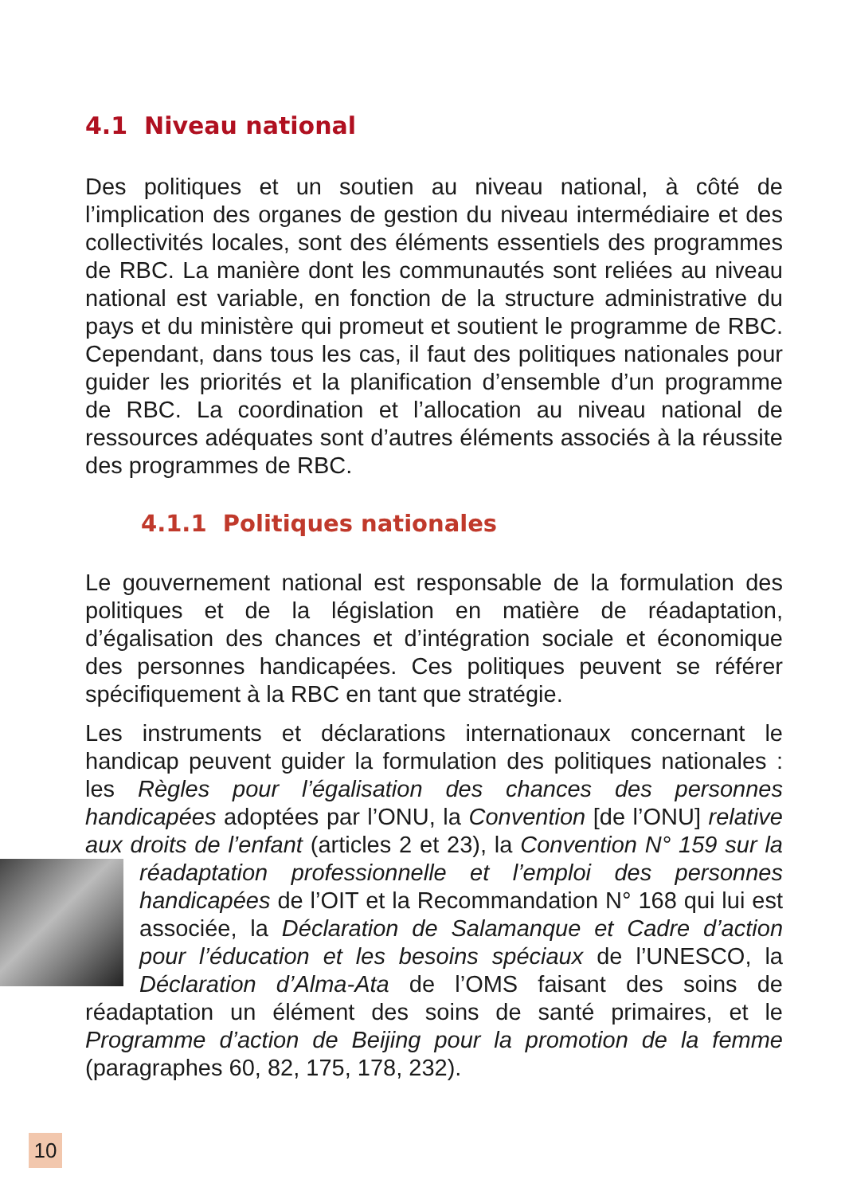4.1 Niveau national
Des politiques et un soutien au niveau national, à côté de l’implication des organes de gestion du niveau intermédiaire et des collectivités locales, sont des éléments essentiels des programmes de RBC. La manière dont les communautés sont reliées au niveau national est variable, en fonction de la structure administrative du pays et du ministère qui promeut et soutient le programme de RBC. Cependant, dans tous les cas, il faut des politiques nationales pour guider les priorités et la planification d’ensemble d’un programme de RBC. La coordination et l’allocation au niveau national de ressources adéquates sont d’autres éléments associés à la réussite des programmes de RBC.
4.1.1 Politiques nationales
Le gouvernement national est responsable de la formulation des politiques et de la législation en matière de réadaptation, d’égalisation des chances et d’intégration sociale et économique des personnes handicapées. Ces politiques peuvent se référer spécifiquement à la RBC en tant que stratégie.
Les instruments et déclarations internationaux concernant le handicap peuvent guider la formulation des politiques nationales : les Règles pour l’égalisation des chances des personnes handicapées adoptées par l’ONU, la Convention [de l’ONU] relative aux droits de l’enfant (articles 2 et 23), la Convention N° 159 sur la réadaptation professionnelle et l’emploi des personnes handicapées de l’OIT et la Recommandation N° 168 qui lui est associée, la Déclaration de Salamanque et Cadre d’action pour l’éducation et les besoins spéciaux de l’UNESCO, la Déclaration d’Alma-Ata de l’OMS faisant des soins de réadaptation un élément des soins de santé primaires, et le Programme d’action de Beijing pour la promotion de la femme (paragraphes 60, 82, 175, 178, 232).
10